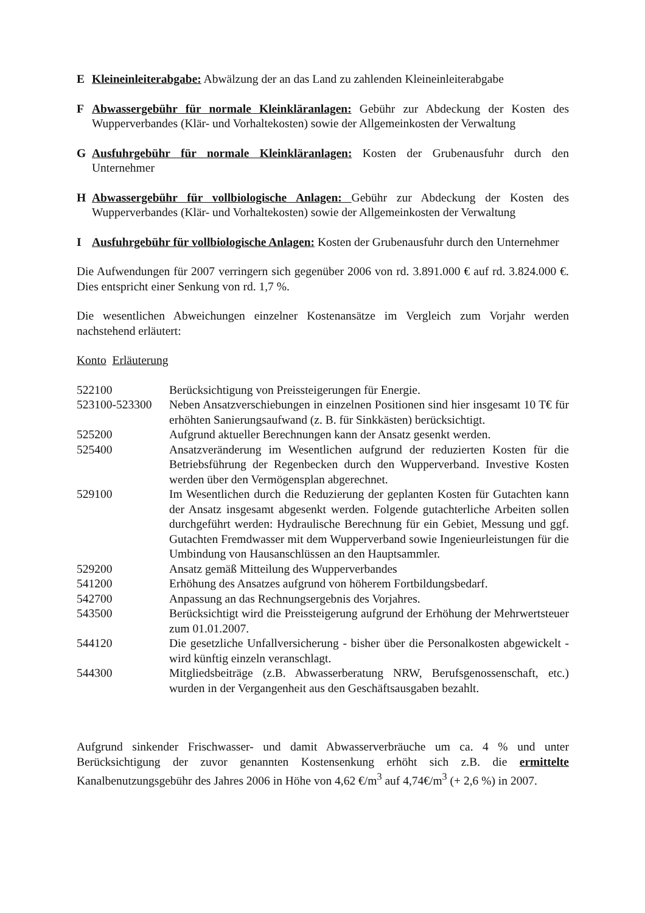E Kleineinleiterabgabe: Abwälzung der an das Land zu zahlenden Kleineinleiterabgabe
F Abwassergebühr für normale Kleinkläranlagen: Gebühr zur Abdeckung der Kosten des Wupperverbandes (Klär- und Vorhaltekosten) sowie der Allgemeinkosten der Verwaltung
G Ausfuhrgebühr für normale Kleinkläranlagen: Kosten der Grubenausfuhr durch den Unternehmer
H Abwassergebühr für vollbiologische Anlagen: Gebühr zur Abdeckung der Kosten des Wupperverbandes (Klär- und Vorhaltekosten) sowie der Allgemeinkosten der Verwaltung
I Ausfuhrgebühr für vollbiologische Anlagen: Kosten der Grubenausfuhr durch den Unternehmer
Die Aufwendungen für 2007 verringern sich gegenüber 2006 von rd. 3.891.000 € auf rd. 3.824.000 €. Dies entspricht einer Senkung von rd. 1,7 %.
Die wesentlichen Abweichungen einzelner Kostenansätze im Vergleich zum Vorjahr werden nachstehend erläutert:
Konto Erläuterung
| 522100 | Berücksichtigung von Preissteigerungen für Energie. |
| 523100-523300 | Neben Ansatzverschiebungen in einzelnen Positionen sind hier insgesamt 10 T€ für erhöhten Sanierungsaufwand (z. B. für Sinkkästen) berücksichtigt. |
| 525200 | Aufgrund aktueller Berechnungen kann der Ansatz gesenkt werden. |
| 525400 | Ansatzveränderung im Wesentlichen aufgrund der reduzierten Kosten für die Betriebsführung der Regenbecken durch den Wupperverband. Investive Kosten werden über den Vermögensplan abgerechnet. |
| 529100 | Im Wesentlichen durch die Reduzierung der geplanten Kosten für Gutachten kann der Ansatz insgesamt abgesenkt werden. Folgende gutachterliche Arbeiten sollen durchgeführt werden: Hydraulische Berechnung für ein Gebiet, Messung und ggf. Gutachten Fremdwasser mit dem Wupperverband sowie Ingenieurleistungen für die Umbindung von Hausanschlüssen an den Hauptsammler. |
| 529200 | Ansatz gemäß Mitteilung des Wupperverbandes |
| 541200 | Erhöhung des Ansatzes aufgrund von höherem Fortbildungsbedarf. |
| 542700 | Anpassung an das Rechnungsergebnis des Vorjahres. |
| 543500 | Berücksichtigt wird die Preissteigerung aufgrund der Erhöhung der Mehrwertsteuer zum 01.01.2007. |
| 544120 | Die gesetzliche Unfallversicherung - bisher über die Personalkosten abgewickelt - wird künftig einzeln veranschlagt. |
| 544300 | Mitgliedsbeiträge (z.B. Abwasserberatung NRW, Berufsgenossenschaft, etc.) wurden in der Vergangenheit aus den Geschäftsausgaben bezahlt. |
Aufgrund sinkender Frischwasser- und damit Abwasserverbräuche um ca. 4 % und unter Berücksichtigung der zuvor genannten Kostensenkung erhöht sich z.B. die ermittelte Kanalbenutzungsgebühr des Jahres 2006 in Höhe von 4,62 €/m<sup>3</sup> auf 4,74€/m<sup>3</sup> (+ 2,6 %) in 2007.